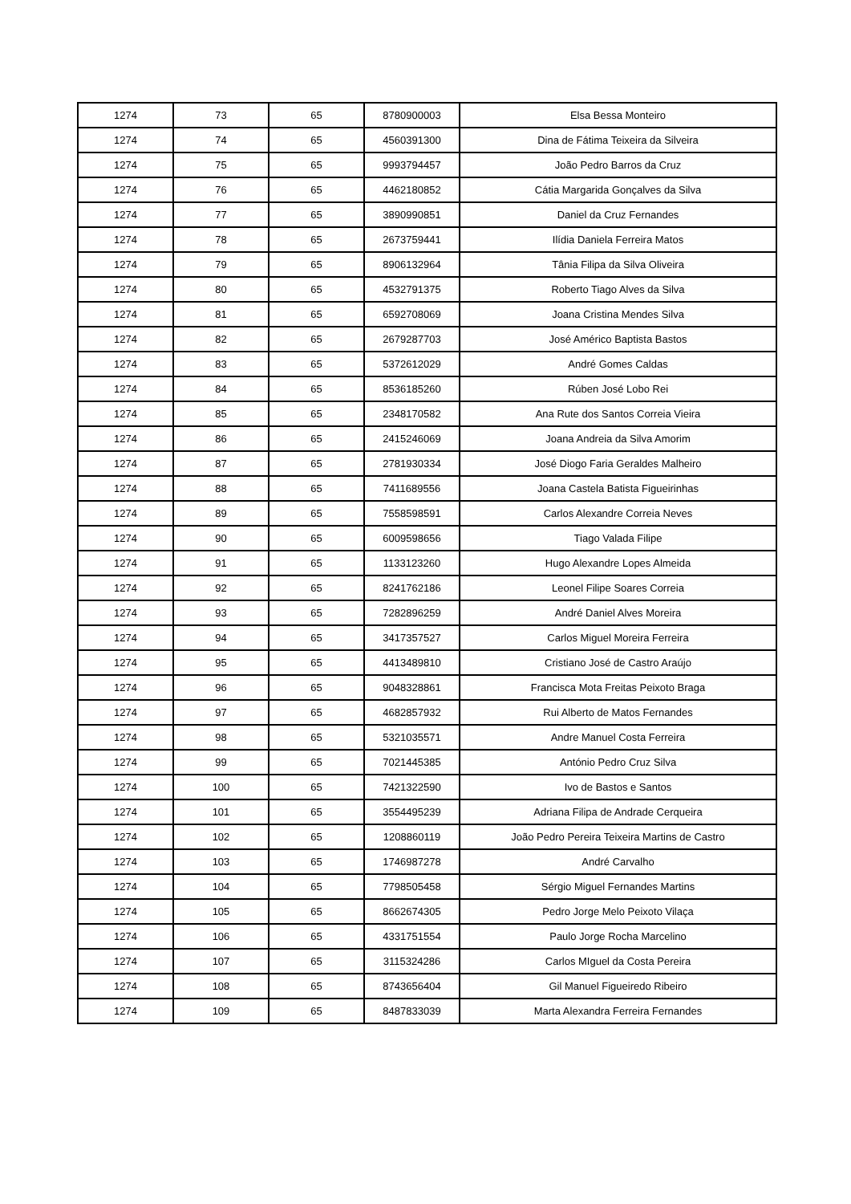| 1274 | 73 | 65 | 8780900003 | Elsa Bessa Monteiro |
| 1274 | 74 | 65 | 4560391300 | Dina de Fátima Teixeira da Silveira |
| 1274 | 75 | 65 | 9993794457 | João Pedro Barros da Cruz |
| 1274 | 76 | 65 | 4462180852 | Cátia Margarida Gonçalves da Silva |
| 1274 | 77 | 65 | 3890990851 | Daniel da Cruz Fernandes |
| 1274 | 78 | 65 | 2673759441 | Ilídia Daniela Ferreira Matos |
| 1274 | 79 | 65 | 8906132964 | Tânia Filipa da Silva Oliveira |
| 1274 | 80 | 65 | 4532791375 | Roberto Tiago Alves da Silva |
| 1274 | 81 | 65 | 6592708069 | Joana Cristina Mendes Silva |
| 1274 | 82 | 65 | 2679287703 | José Américo Baptista Bastos |
| 1274 | 83 | 65 | 5372612029 | André Gomes Caldas |
| 1274 | 84 | 65 | 8536185260 | Rúben José Lobo Rei |
| 1274 | 85 | 65 | 2348170582 | Ana Rute dos Santos Correia Vieira |
| 1274 | 86 | 65 | 2415246069 | Joana Andreia da Silva Amorim |
| 1274 | 87 | 65 | 2781930334 | José Diogo Faria Geraldes Malheiro |
| 1274 | 88 | 65 | 7411689556 | Joana Castela Batista Figueirinhas |
| 1274 | 89 | 65 | 7558598591 | Carlos Alexandre Correia Neves |
| 1274 | 90 | 65 | 6009598656 | Tiago Valada Filipe |
| 1274 | 91 | 65 | 1133123260 | Hugo Alexandre Lopes Almeida |
| 1274 | 92 | 65 | 8241762186 | Leonel Filipe Soares Correia |
| 1274 | 93 | 65 | 7282896259 | André Daniel Alves Moreira |
| 1274 | 94 | 65 | 3417357527 | Carlos Miguel Moreira Ferreira |
| 1274 | 95 | 65 | 4413489810 | Cristiano José de Castro Araújo |
| 1274 | 96 | 65 | 9048328861 | Francisca Mota Freitas Peixoto Braga |
| 1274 | 97 | 65 | 4682857932 | Rui Alberto de Matos Fernandes |
| 1274 | 98 | 65 | 5321035571 | Andre Manuel Costa Ferreira |
| 1274 | 99 | 65 | 7021445385 | António Pedro Cruz Silva |
| 1274 | 100 | 65 | 7421322590 | Ivo de Bastos e Santos |
| 1274 | 101 | 65 | 3554495239 | Adriana Filipa de Andrade Cerqueira |
| 1274 | 102 | 65 | 1208860119 | João Pedro Pereira Teixeira Martins de Castro |
| 1274 | 103 | 65 | 1746987278 | André Carvalho |
| 1274 | 104 | 65 | 7798505458 | Sérgio Miguel Fernandes Martins |
| 1274 | 105 | 65 | 8662674305 | Pedro Jorge Melo Peixoto Vilaça |
| 1274 | 106 | 65 | 4331751554 | Paulo Jorge Rocha Marcelino |
| 1274 | 107 | 65 | 3115324286 | Carlos MIguel da Costa Pereira |
| 1274 | 108 | 65 | 8743656404 | Gil Manuel Figueiredo Ribeiro |
| 1274 | 109 | 65 | 8487833039 | Marta Alexandra Ferreira Fernandes |